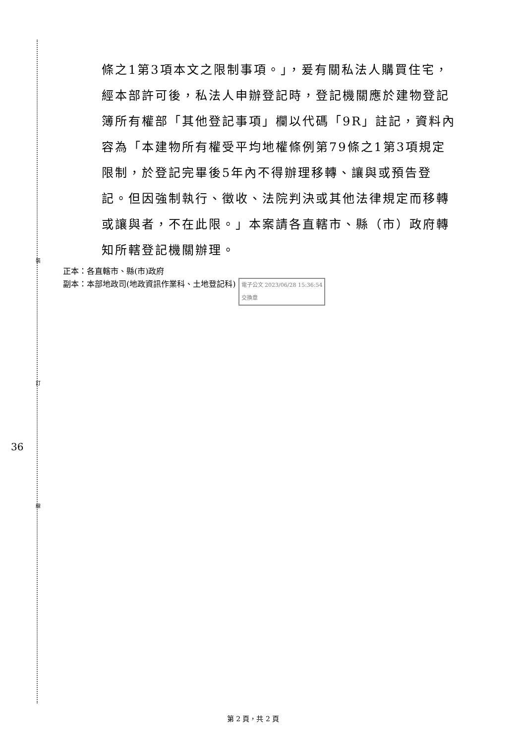裝
訂
線
36
條之1第3項本文之限制事項。」，爰有關私法人購買住宅，經本部許可後，私法人申辦登記時，登記機關應於建物登記簿所有權部「其他登記事項」欄以代碼「9R」註記，資料內容為「本建物所有權受平均地權條例第79條之1第3項規定限制，於登記完畢後5年內不得辦理移轉、讓與或預告登記。但因強制執行、徵收、法院判決或其他法律規定而移轉或讓與者，不在此限。」本案請各直轄市、縣（市）政府轉知所轄登記機關辦理。
正本：各直轄市、縣(市)政府
副本：本部地政司(地政資訊作業科、土地登記科) 電子公文 2023/06/28 15:36:54
交換章
第 2 頁，共 2 頁